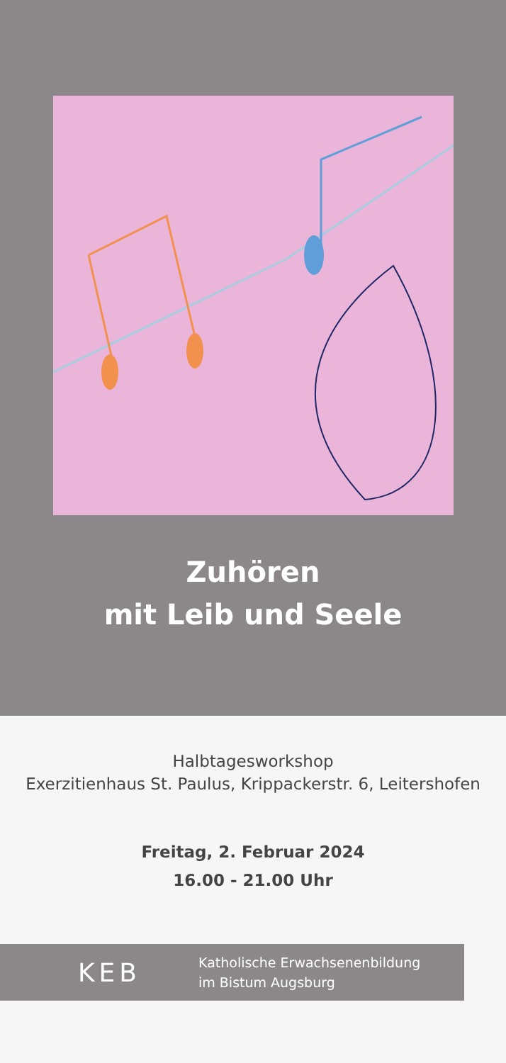Zuhören
mit Leib und Seele
Halbtagesworkshop
Exerzitienhaus St. Paulus, Krippackerstr. 6, Leitershofen
Freitag, 2. Februar 2024
16.00 - 21.00 Uhr
KEB
Katholische Erwachsenenbildung
im Bistum Augsburg